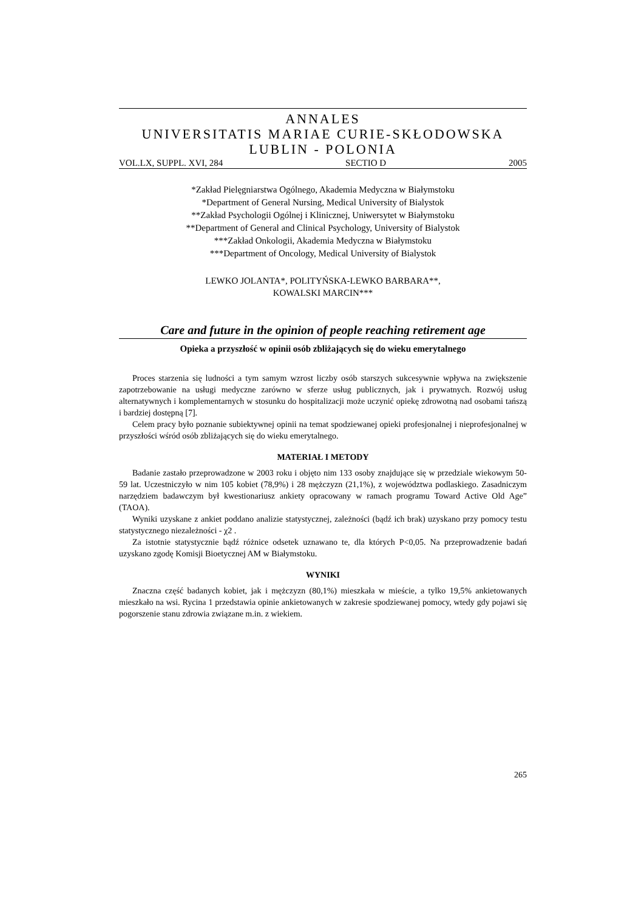ANNALES
UNIVERSITATIS MARIAE CURIE-SKŁODOWSKA
LUBLIN - POLONIA
VOL.LX, SUPPL. XVI, 284 SECTIO D 2005
*Zakład Pielęgniarstwa Ogólnego, Akademia Medyczna w Białymstoku
*Department of General Nursing, Medical University of Bialystok
**Zakład Psychologii Ogólnej i Klinicznej, Uniwersytet w Białymstoku
**Department of General and Clinical Psychology, University of Bialystok
***Zakład Onkologii, Akademia Medyczna w Białymstoku
***Department of Oncology, Medical University of Bialystok
LEWKO JOLANTA*, POLITYŃSKA-LEWKO BARBARA**,
KOWALSKI MARCIN***
Care and future in the opinion of people reaching retirement age
Opieka a przyszłość w opinii osób zbliżających się do wieku emerytalnego
Proces starzenia się ludności a tym samym wzrost liczby osób starszych sukcesywnie wpływa na zwiększenie zapotrzebowanie na usługi medyczne zarówno w sferze usług publicznych, jak i prywatnych. Rozwój usług alternatywnych i komplementarnych w stosunku do hospitalizacji może uczynić opiekę zdrowotną nad osobami tańszą i bardziej dostępną [7].
Celem pracy było poznanie subiektywnej opinii na temat spodziewanej opieki profesjonalnej i nieprofesjonalnej w przyszłości wśród osób zbliżających się do wieku emerytalnego.
MATERIAŁ I METODY
Badanie zastało przeprowadzone w 2003 roku i objęto nim 133 osoby znajdujące się w przedziale wiekowym 50-59 lat. Uczestniczyło w nim 105 kobiet (78,9%) i 28 mężczyzn (21,1%), z województwa podlaskiego. Zasadniczym narzędziem badawczym był kwestionariusz ankiety opracowany w ramach programu Toward Active Old Age” (TAOA).
Wyniki uzyskane z ankiet poddano analizie statystycznej, zależności (bądź ich brak) uzyskano przy pomocy testu statystycznego niezależności - χ2 .
Za istotnie statystycznie bądź różnice odsetek uznawano te, dla których P<0,05. Na przeprowadzenie badań uzyskano zgodę Komisji Bioetycznej AM w Białymstoku.
WYNIKI
Znaczna część badanych kobiet, jak i mężczyzn (80,1%) mieszkała w mieście, a tylko 19,5% ankietowanych mieszkało na wsi. Rycina 1 przedstawia opinie ankietowanych w zakresie spodziewanej pomocy, wtedy gdy pojawi się pogorszenie stanu zdrowia związane m.in. z wiekiem.
265